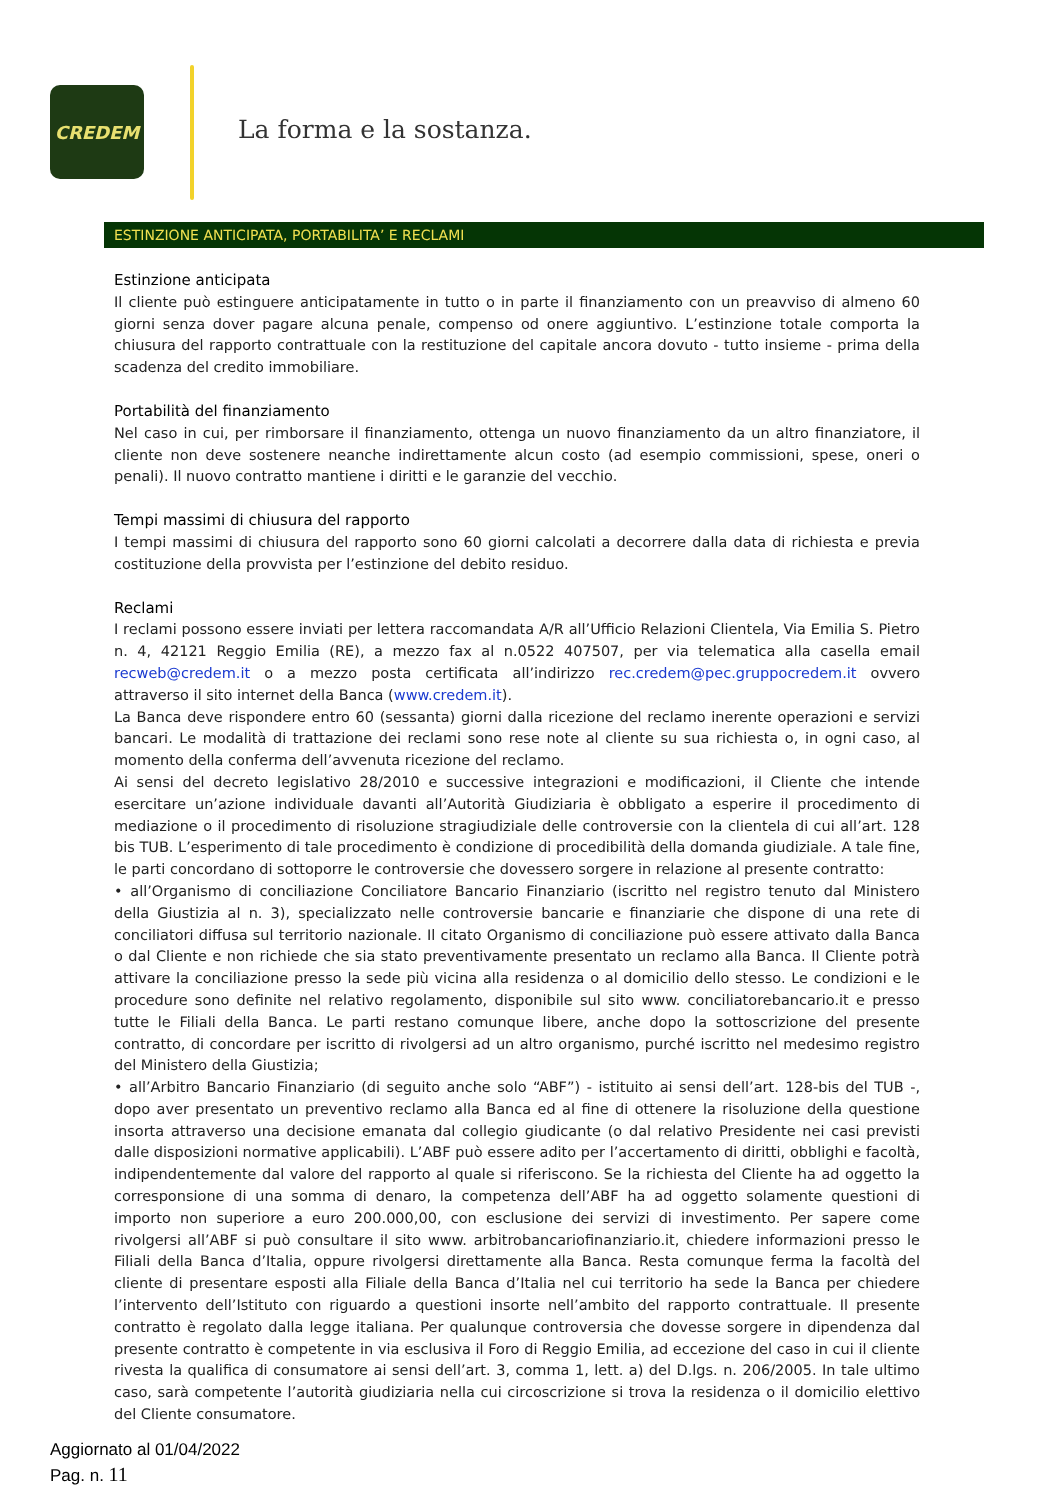CREDEM
La forma e la sostanza.
ESTINZIONE ANTICIPATA, PORTABILITA’ E RECLAMI
Estinzione anticipata
Il cliente può estinguere anticipatamente in tutto o in parte il finanziamento con un preavviso di almeno 60 giorni senza dover pagare alcuna penale, compenso od onere aggiuntivo. L’estinzione totale comporta la chiusura del rapporto contrattuale con la restituzione del capitale ancora dovuto - tutto insieme - prima della scadenza del credito immobiliare.
Portabilità del finanziamento
Nel caso in cui, per rimborsare il finanziamento, ottenga un nuovo finanziamento da un altro finanziatore, il cliente non deve sostenere neanche indirettamente alcun costo (ad esempio commissioni, spese, oneri o penali). Il nuovo contratto mantiene i diritti e le garanzie del vecchio.
Tempi massimi di chiusura del rapporto
I tempi massimi di chiusura del rapporto sono 60 giorni calcolati a decorrere dalla data di richiesta e previa costituzione della provvista per l’estinzione del debito residuo.
Reclami
I reclami possono essere inviati per lettera raccomandata A/R all’Ufficio Relazioni Clientela, Via Emilia S. Pietro n. 4, 42121 Reggio Emilia (RE), a mezzo fax al n.0522 407507, per via telematica alla casella email recweb@credem.it o a mezzo posta certificata all’indirizzo rec.credem@pec.gruppocredem.it ovvero attraverso il sito internet della Banca (www.credem.it).
La Banca deve rispondere entro 60 (sessanta) giorni dalla ricezione del reclamo inerente operazioni e servizi bancari. Le modalità di trattazione dei reclami sono rese note al cliente su sua richiesta o, in ogni caso, al momento della conferma dell’avvenuta ricezione del reclamo.
Ai sensi del decreto legislativo 28/2010 e successive integrazioni e modificazioni, il Cliente che intende esercitare un’azione individuale davanti all’Autorità Giudiziaria è obbligato a esperire il procedimento di mediazione o il procedimento di risoluzione stragiudiziale delle controversie con la clientela di cui all’art. 128 bis TUB. L’esperimento di tale procedimento è condizione di procedibilità della domanda giudiziale. A tale fine, le parti concordano di sottoporre le controversie che dovessero sorgere in relazione al presente contratto:
• all’Organismo di conciliazione Conciliatore Bancario Finanziario (iscritto nel registro tenuto dal Ministero della Giustizia al n. 3), specializzato nelle controversie bancarie e finanziarie che dispone di una rete di conciliatori diffusa sul territorio nazionale. Il citato Organismo di conciliazione può essere attivato dalla Banca o dal Cliente e non richiede che sia stato preventivamente presentato un reclamo alla Banca. Il Cliente potrà attivare la conciliazione presso la sede più vicina alla residenza o al domicilio dello stesso. Le condizioni e le procedure sono definite nel relativo regolamento, disponibile sul sito www. conciliatorebancario.it e presso tutte le Filiali della Banca. Le parti restano comunque libere, anche dopo la sottoscrizione del presente contratto, di concordare per iscritto di rivolgersi ad un altro organismo, purché iscritto nel medesimo registro del Ministero della Giustizia;
• all’Arbitro Bancario Finanziario (di seguito anche solo “ABF”) - istituito ai sensi dell’art. 128-bis del TUB -, dopo aver presentato un preventivo reclamo alla Banca ed al fine di ottenere la risoluzione della questione insorta attraverso una decisione emanata dal collegio giudicante (o dal relativo Presidente nei casi previsti dalle disposizioni normative applicabili). L’ABF può essere adito per l’accertamento di diritti, obblighi e facoltà, indipendentemente dal valore del rapporto al quale si riferiscono. Se la richiesta del Cliente ha ad oggetto la corresponsione di una somma di denaro, la competenza dell’ABF ha ad oggetto solamente questioni di importo non superiore a euro 200.000,00, con esclusione dei servizi di investimento. Per sapere come rivolgersi all’ABF si può consultare il sito www. arbitrobancariofinanziario.it, chiedere informazioni presso le Filiali della Banca d’Italia, oppure rivolgersi direttamente alla Banca. Resta comunque ferma la facoltà del cliente di presentare esposti alla Filiale della Banca d’Italia nel cui territorio ha sede la Banca per chiedere l’intervento dell’Istituto con riguardo a questioni insorte nell’ambito del rapporto contrattuale. Il presente contratto è regolato dalla legge italiana. Per qualunque controversia che dovesse sorgere in dipendenza dal presente contratto è competente in via esclusiva il Foro di Reggio Emilia, ad eccezione del caso in cui il cliente rivesta la qualifica di consumatore ai sensi dell’art. 3, comma 1, lett. a) del D.lgs. n. 206/2005. In tale ultimo caso, sarà competente l’autorità giudiziaria nella cui circoscrizione si trova la residenza o il domicilio elettivo del Cliente consumatore.
Aggiornato al 01/04/2022
Pag. n. 11